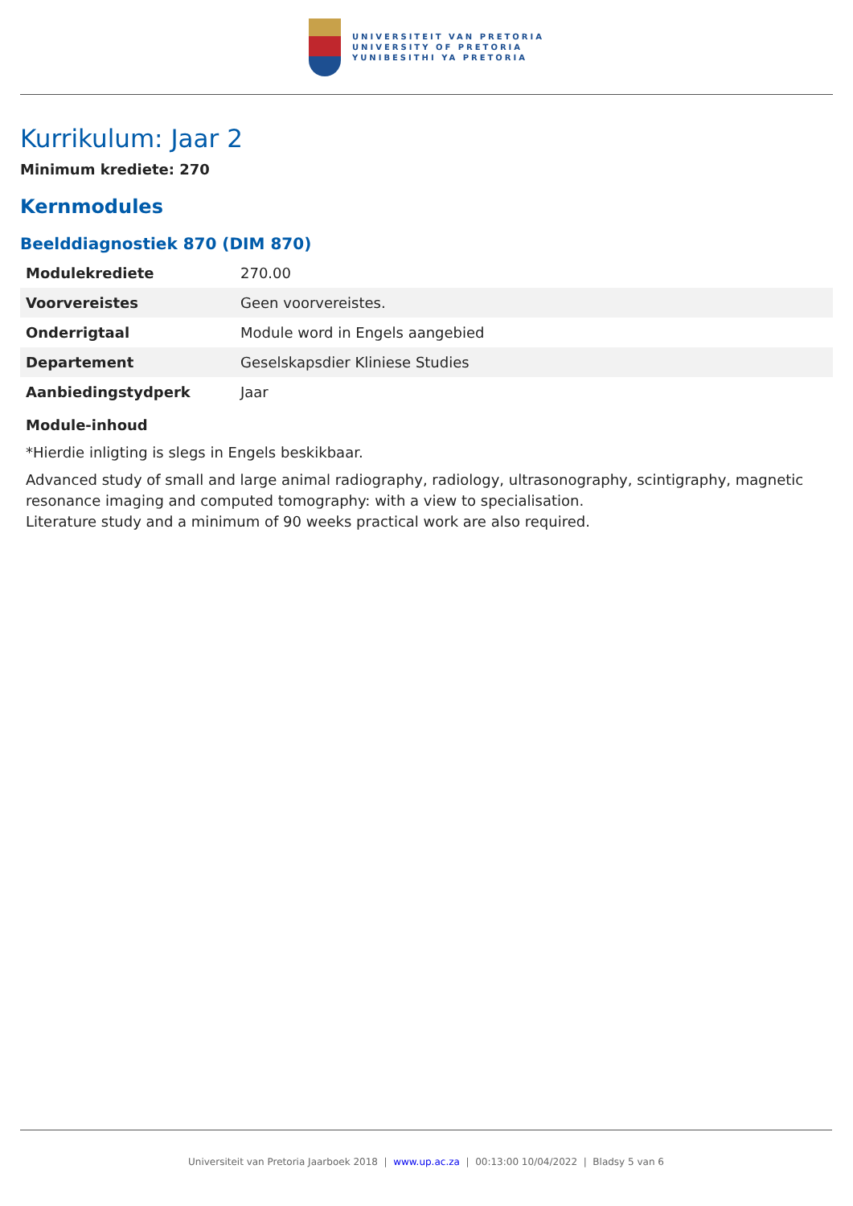UNIVERSITEIT VAN PRETORIA
UNIVERSITY OF PRETORIA
YUNIBESITHI YA PRETORIA
Kurrikulum: Jaar 2
Minimum krediete: 270
Kernmodules
Beelddiagnostiek 870 (DIM 870)
| Modulekrediete | 270.00 |
| Voorvereistes | Geen voorvereistes. |
| Onderrigtaal | Module word in Engels aangebied |
| Departement | Geselskapsdier Kliniese Studies |
| Aanbiedingstydperk | Jaar |
Module-inhoud
*Hierdie inligting is slegs in Engels beskikbaar.
Advanced study of small and large animal radiography, radiology, ultrasonography, scintigraphy, magnetic resonance imaging and computed tomography: with a view to specialisation.
Literature study and a minimum of 90 weeks practical work are also required.
Universiteit van Pretoria Jaarboek 2018 | www.up.ac.za | 00:13:00 10/04/2022 | Bladsy 5 van 6